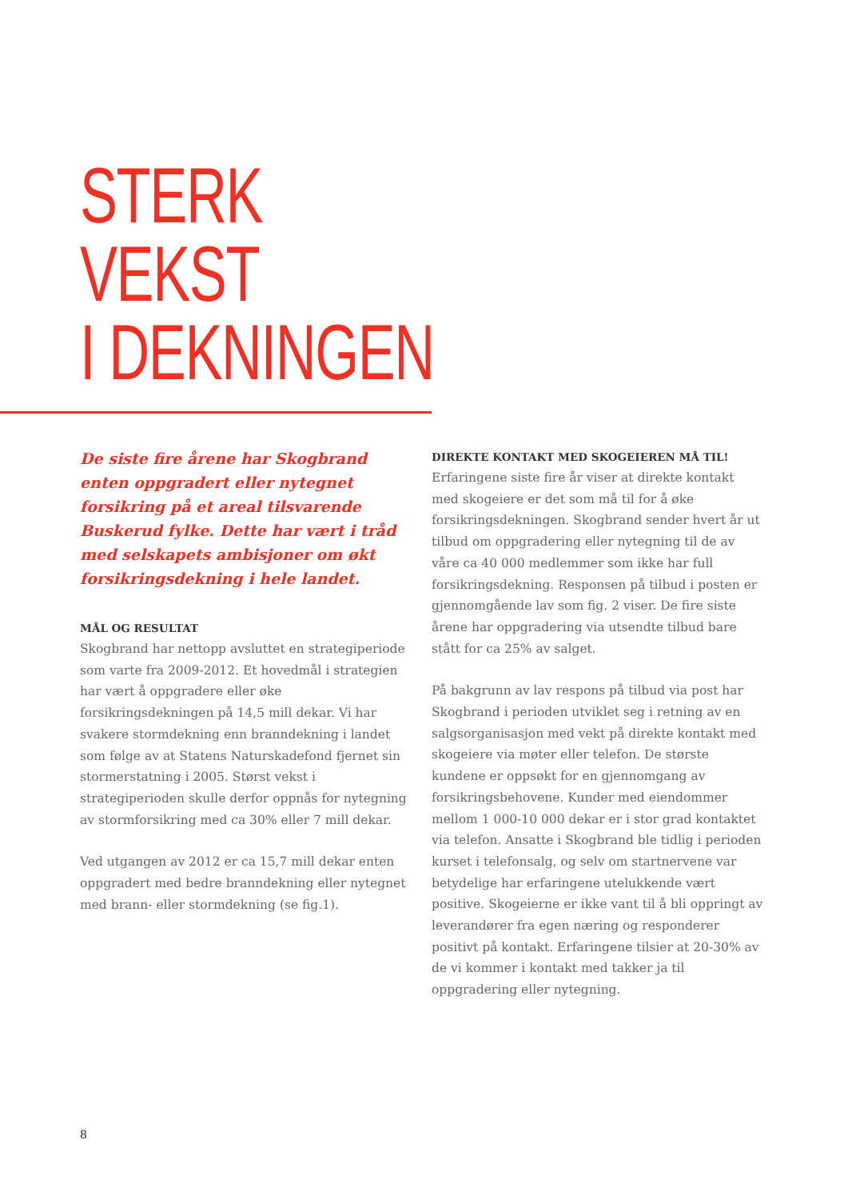STERK
VEKST
I DEKNINGEN
De siste fire årene har Skogbrand enten oppgradert eller nytegnet forsikring på et areal tilsvarende Buskerud fylke. Dette har vært i tråd med selskapets ambisjoner om økt forsikringsdekning i hele landet.
MÅL OG RESULTAT
Skogbrand har nettopp avsluttet en strategiperiode som varte fra 2009-2012. Et hovedmål i strategien har vært å oppgradere eller øke forsikringsdekningen på 14,5 mill dekar. Vi har svakere stormdekning enn branndekning i landet som følge av at Statens Naturskadefond fjernet sin stormerstatning i 2005. Størst vekst i strategiperioden skulle derfor oppnås for nytegning av stormforsikring med ca 30% eller 7 mill dekar.
Ved utgangen av 2012 er ca 15,7 mill dekar enten oppgradert med bedre branndekning eller nytegnet med brann- eller stormdekning (se fig.1).
DIREKTE KONTAKT MED SKOGEIEREN MÅ TIL!
Erfaringene siste fire år viser at direkte kontakt med skogeiere er det som må til for å øke forsikringsdekningen. Skogbrand sender hvert år ut tilbud om oppgradering eller nytegning til de av våre ca 40 000 medlemmer som ikke har full forsikringsdekning. Responsen på tilbud i posten er gjennomgående lav som fig. 2 viser. De fire siste årene har oppgradering via utsendte tilbud bare stått for ca 25% av salget.
På bakgrunn av lav respons på tilbud via post har Skogbrand i perioden utviklet seg i retning av en salgsorganisasjon med vekt på direkte kontakt med skogeiere via møter eller telefon. De største kundene er oppsøkt for en gjennomgang av forsikringsbehovene. Kunder med eiendommer mellom 1 000-10 000 dekar er i stor grad kontaktet via telefon. Ansatte i Skogbrand ble tidlig i perioden kurset i telefonsalg, og selv om startnervene var betydelige har erfaringene utelukkende vært positive. Skogeierne er ikke vant til å bli oppringt av leverandører fra egen næring og responderer positivt på kontakt. Erfaringene tilsier at 20-30% av de vi kommer i kontakt med takker ja til oppgradering eller nytegning.
8